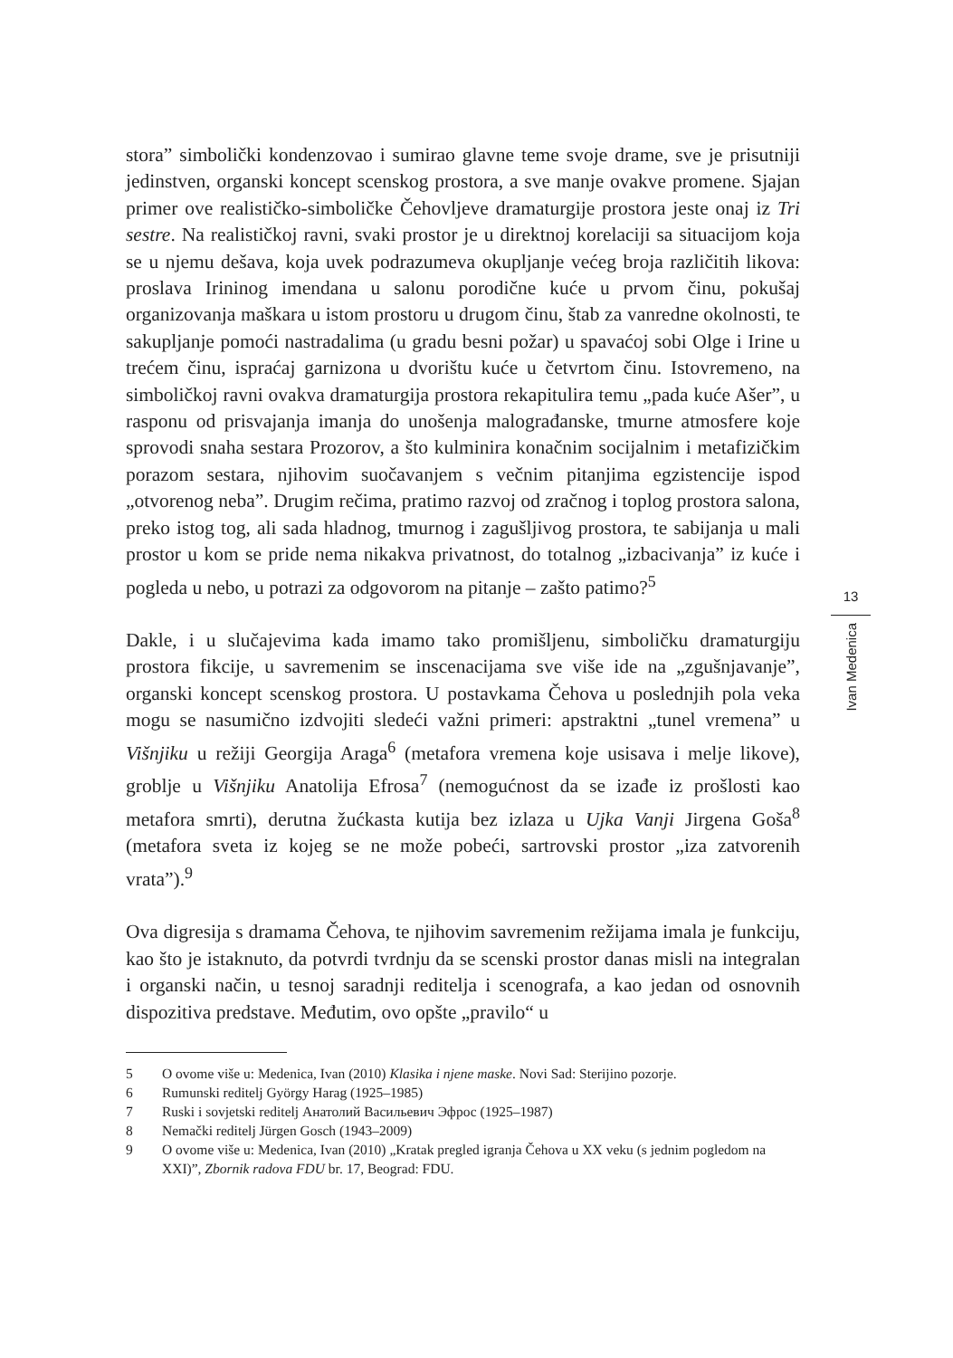stora” simbolički kondenzovao i sumirao glavne teme svoje drame, sve je prisutniji jedinstven, organski koncept scenskog prostora, a sve manje ovakve promene. Sjajan primer ove realističko-simboličke Čehovljeve dramaturgije prostora jeste onaj iz Tri sestre. Na realističkoj ravni, svaki prostor je u direktnoj korelaciji sa situacijom koja se u njemu dešava, koja uvek podrazumeva okupljanje većeg broja različitih likova: proslava Irininog imendana u salonu porodične kuće u prvom činu, pokušaj organizovanja maškara u istom prostoru u drugom činu, štab za vanredne okolnosti, te sakupljanje pomoći nastradalima (u gradu besni požar) u spavaćoj sobi Olge i Irine u trećem činu, ispraćaj garnizona u dvorištu kuće u četvrtom činu. Istovremeno, na simboličkoj ravni ovakva dramaturgija prostora rekapitulira temu „pada kuće Ašer”, u rasponu od prisvajanja imanja do unošenja malograđanske, tmurne atmosfere koje sprovodi snaha sestara Prozorov, a što kulminira konačnim socijalnim i metafizičkim porazom sestara, njihovim suočavanjem s večnim pitanjima egzistencije ispod „otvorenog neba”. Drugim rečima, pratimo razvoj od zračnog i toplog prostora salona, preko istog tog, ali sada hladnog, tmurnog i zagušljivog prostora, te sabijanja u mali prostor u kom se pride nema nikakva privatnost, do totalnog „izbacivanja” iz kuće i pogleda u nebo, u potrazi za odgovorom na pitanje – zašto patimo?<sup>5</sup>
Dakle, i u slučajevima kada imamo tako promišljenu, simboličku dramaturgiju prostora fikcije, u savremenim se inscenacijama sve više ide na „zgušnjavanje”, organski koncept scenskog prostora. U postavkama Čehova u poslednjih pola veka mogu se nasumično izdvojiti sledeći važni primeri: apstraktni „tunel vremena” u Višnjiku u režiji Georgija Araga<sup>6</sup> (metafora vremena koje usisava i melje likove), groblje u Višnjiku Anatolija Efrosa<sup>7</sup> (nemogućnost da se izađe iz prošlosti kao metafora smrti), derutna žućkasta kutija bez izlaza u Ujka Vanji Jirgena Goša<sup>8</sup> (metafora sveta iz kojeg se ne može pobeći, sartrovski prostor „iza zatvorenih vrata”).<sup>9</sup>
Ova digresija s dramama Čehova, te njihovim savremenim režijama imala je funkciju, kao što je istaknuto, da potvrdi tvrdnju da se scenski prostor danas misli na integralan i organski način, u tesnoj saradnji reditelja i scenografa, a kao jedan od osnovnih dispozitiva predstave. Međutim, ovo opšte „pravilo“ u
5 O ovome više u: Medenica, Ivan (2010) Klasika i njene maske. Novi Sad: Sterijino pozorje.
6 Rumunski reditelj György Harag (1925–1985)
7 Ruski i sovjetski reditelj Анатолий Васильевич Эфрос (1925–1987)
8 Nemački reditelj Jürgen Gosch (1943–2009)
9 O ovome više u: Medenica, Ivan (2010) „Kratak pregled igranja Čehova u XX veku (s jednim pogledom na XXI)”, Zbornik radova FDU br. 17, Beograd: FDU.
13
Ivan Medenica